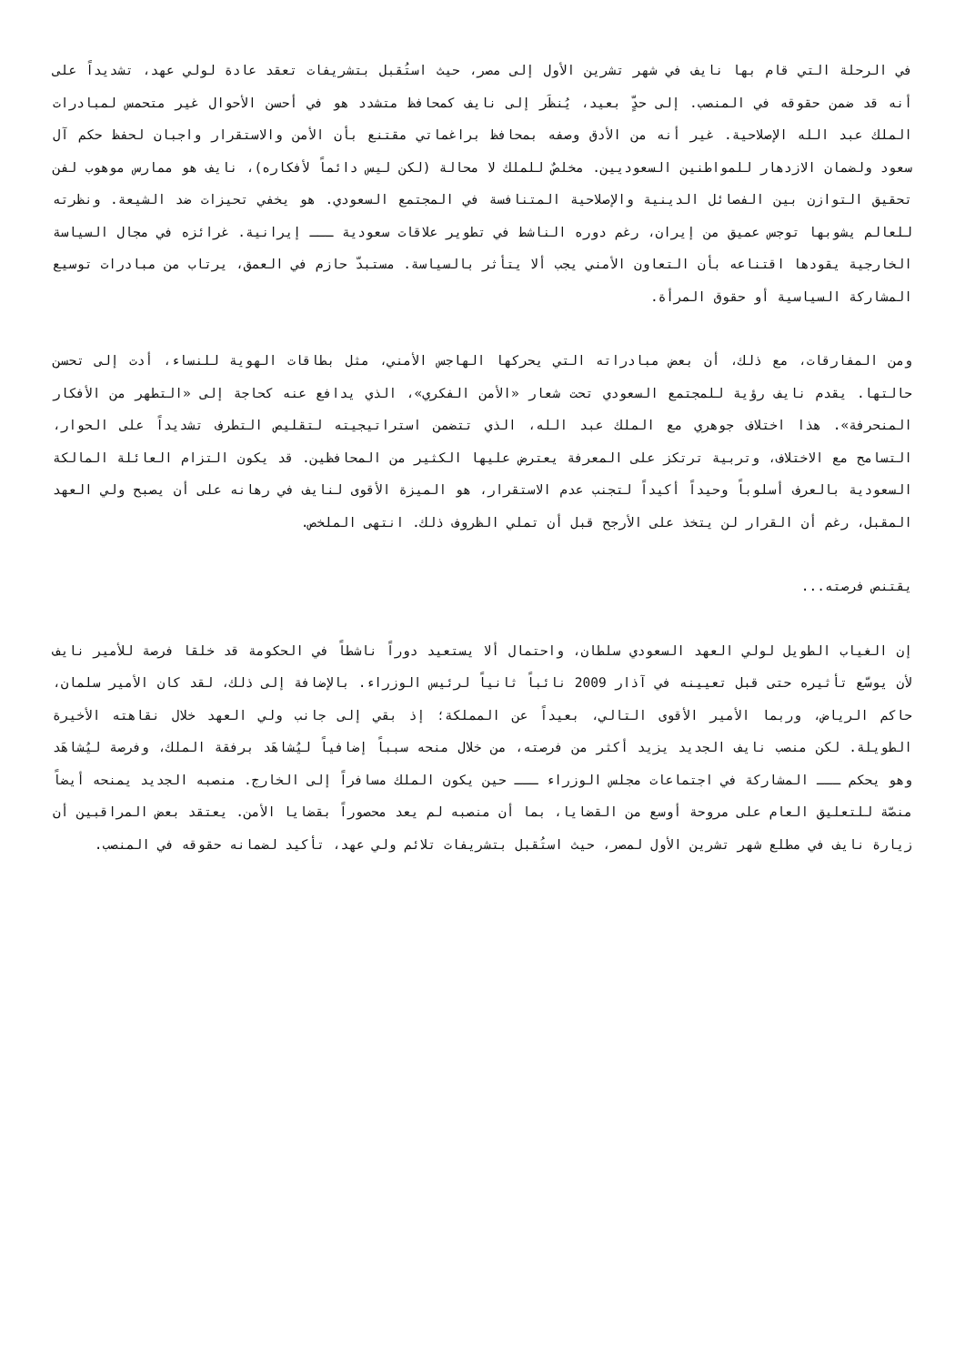في الرحلة التي قام بها نايف في شهر تشرين الأول إلى مصر، حيث استُقبل بتشريفات تعقد عادة لولي عهد، تشديداً على أنه قد ضمن حقوقه في المنصب. إلى حدٍّ بعيد، يُنظَر إلى نايف كمحافظ متشدد هو في أحسن الأحوال غير متحمس لمبادرات الملك عبد الله الإصلاحية. غير أنه من الأدق وصفه بمحافظ براغماتي مقتنع بأن الأمن والاستقرار واجبان لحفظ حكم آل سعود ولضمان الازدهار للمواطنين السعوديين. مخلصٌ للملك لا محالة (لكن ليس دائماً لأفكاره)، نايف هو ممارس موهوب لفن تحقيق التوازن بين الفصائل الدينية والإصلاحية المتنافسة في المجتمع السعودي. هو يخفي تحيزات ضد الشيعة. ونظرته للعالم يشوبها توجس عميق من إيران، رغم دوره الناشط في تطوير علاقات سعودية ـــ إيرانية. غرائزه في مجال السياسة الخارجية يقودها اقتناعه بأن التعاون الأمني يجب ألا يتأثر بالسياسة. مستبدّ حازم في العمق، يرتاب من مبادرات توسيع المشاركة السياسية أو حقوق المرأة.
ومن المفارقات، مع ذلك، أن بعض مبادراته التي يحركها الهاجس الأمني، مثل بطاقات الهوية للنساء، أدت إلى تحسن حالتها. يقدم نايف رؤية للمجتمع السعودي تحت شعار «الأمن الفكري»، الذي يدافع عنه كحاجة إلى «التطهر من الأفكار المنحرفة». هذا اختلاف جوهري مع الملك عبد الله، الذي تتضمن استراتيجيته لتقليص التطرف تشديداً على الحوار، التسامح مع الاختلاف، وتربية ترتكز على المعرفة يعترض عليها الكثير من المحافظين. قد يكون التزام العائلة المالكة السعودية بالعرف أسلوباً وحيداً أكيداً لتجنب عدم الاستقرار، هو الميزة الأقوى لنايف في رهانه على أن يصبح ولي العهد المقبل، رغم أن القرار لن يتخذ على الأرجح قبل أن تملي الظروف ذلك. انتهى الملخص.
يقتنص فرصته...
إن الغياب الطويل لولي العهد السعودي سلطان، واحتمال ألا يستعيد دوراً ناشطاً في الحكومة قد خلقا فرصة للأمير نايف لأن يوسّع تأثيره حتى قبل تعيينه في آذار 2009 نائباً ثانياً لرئيس الوزراء. بالإضافة إلى ذلك، لقد كان الأمير سلمان، حاكم الرياض، وربما الأمير الأقوى التالي، بعيداً عن المملكة؛ إذ بقي إلى جانب ولي العهد خلال نقاهته الأخيرة الطويلة. لكن منصب نايف الجديد يزيد أكثر من فرصته، من خلال منحه سبباً إضافياً ليُشاهَد برفقة الملك، وفرصة ليُشاهَد وهو يحكم ـــ المشاركة في اجتماعات مجلس الوزراء ـــ حين يكون الملك مسافراً إلى الخارج. منصبه الجديد يمنحه أيضاً منصّة للتعليق العام على مروحة أوسع من القضايا، بما أن منصبه لم يعد محصوراً بقضايا الأمن. يعتقد بعض المراقبين أن زيارة نايف في مطلع شهر تشرين الأول لمصر، حيث استُقبل بتشريفات تلائم ولي عهد، تأكيد لضمانه حقوقه في المنصب.